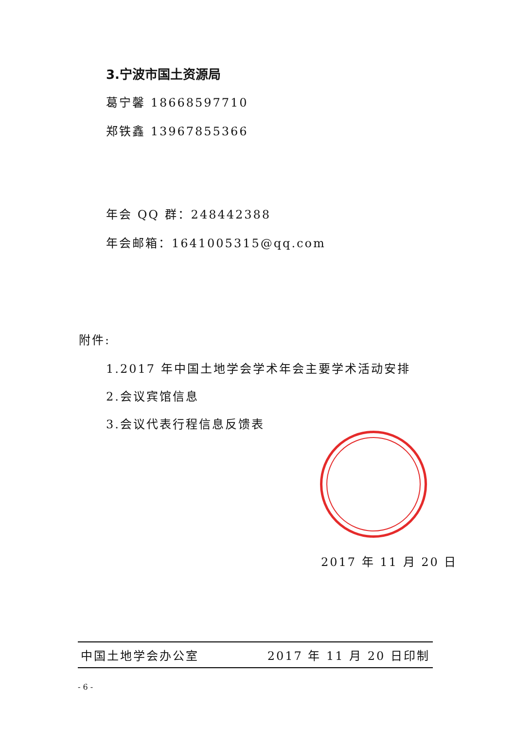3.宁波市国土资源局
葛宁馨 18668597710
郑铁鑫 13967855366
年会 QQ 群：248442388
年会邮箱：1641005315@qq.com
附件:
1.2017 年中国土地学会学术年会主要学术活动安排
2.会议宾馆信息
3.会议代表行程信息反馈表
2017 年 11 月 20 日
中国土地学会办公室 2017 年 11 月 20 日印制
- 6 -